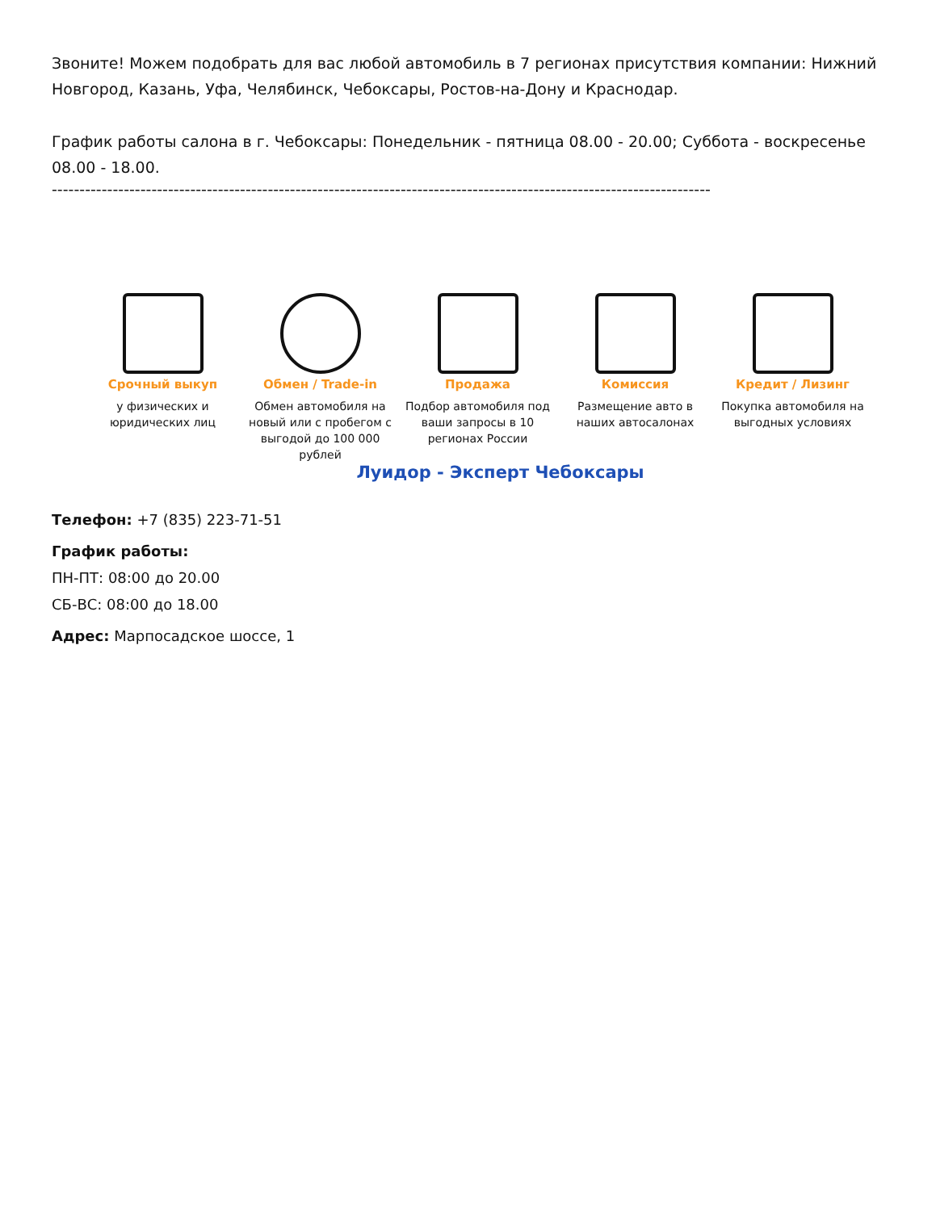Звоните! Можем подобрать для вас любой автомобиль в 7 регионах присутствия компании: Нижний Новгород, Казань, Уфа, Челябинск, Чебоксары, Ростов-на-Дону и Краснодар.
График работы салона в г. Чебоксары: Понедельник - пятница 08.00 - 20.00; Суббота - воскресенье 08.00 - 18.00.
-----------------------------------------------------------------------------------------------------------------------
Срочный выкуп
у физических и юридических лиц
Обмен / Trade-in
Обмен автомобиля на новый или с пробегом с выгодой до 100 000 рублей
Продажа
Подбор автомобиля под ваши запросы в 10 регионах России
Комиссия
Размещение авто в наших автосалонах
Кредит / Лизинг
Покупка автомобиля на выгодных условиях
Луидор - Эксперт Чебоксары
Телефон: +7 (835) 223-71-51
График работы:
ПН-ПТ: 08:00 до 20.00
СБ-ВС: 08:00 до 18.00
Адрес: Марпосадское шоссе, 1